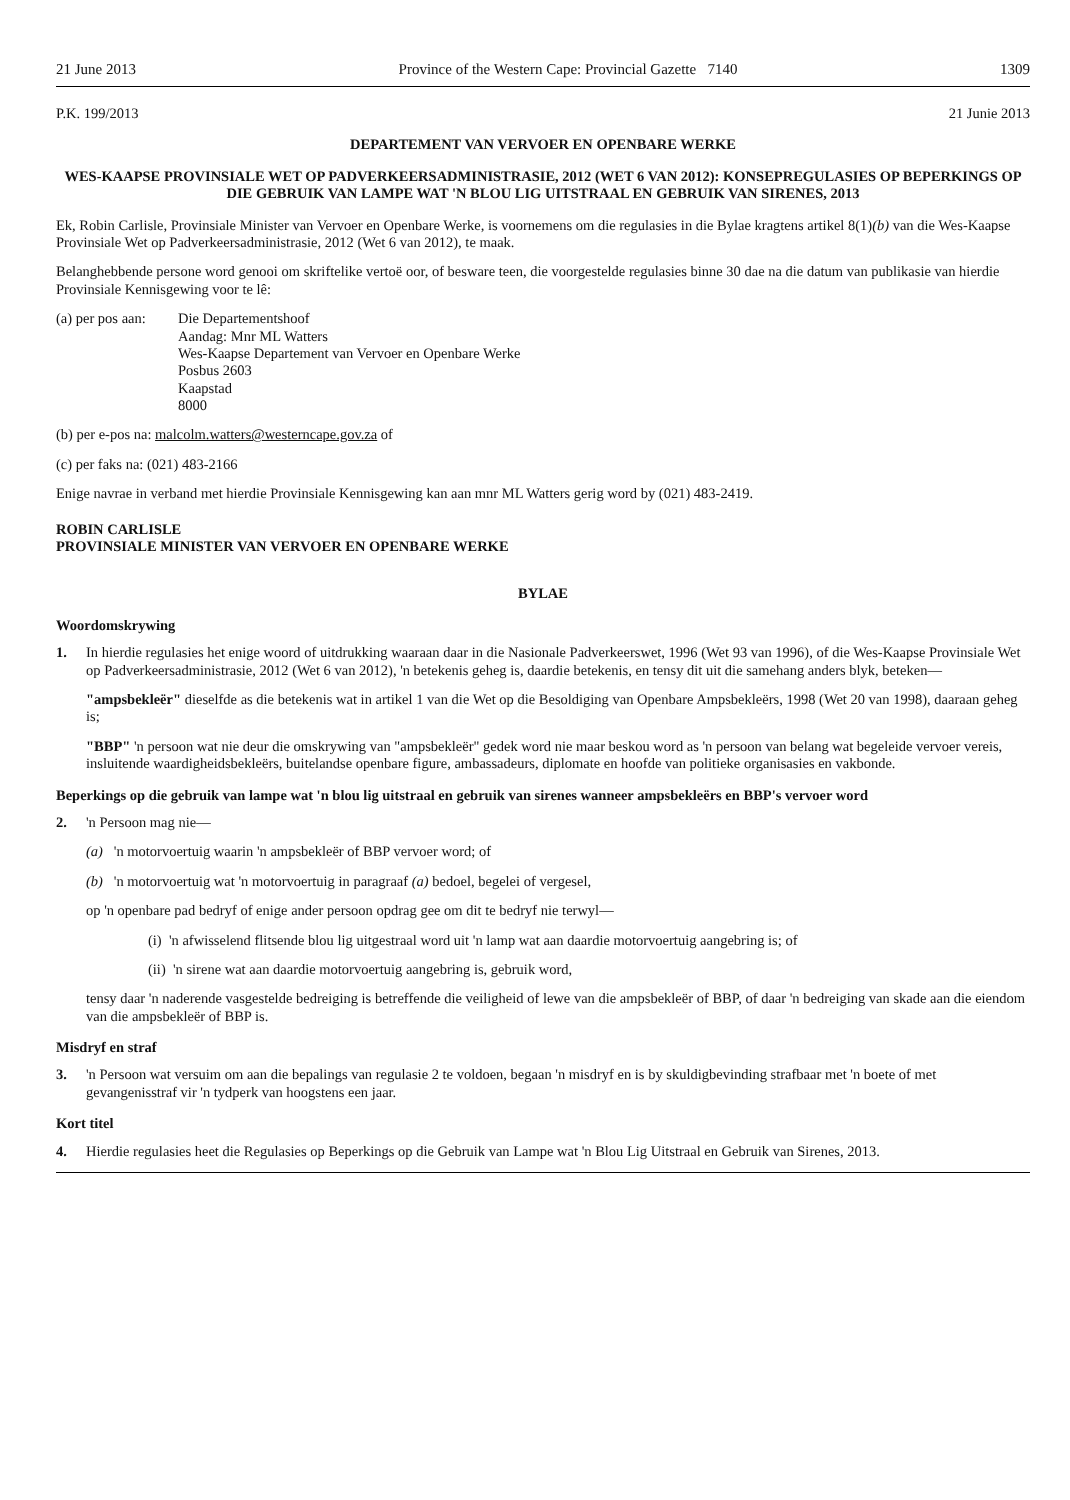21 June 2013 Province of the Western Cape: Provincial Gazette 7140 1309
P.K. 199/2013 21 Junie 2013
DEPARTEMENT VAN VERVOER EN OPENBARE WERKE
WES-KAAPSE PROVINSIALE WET OP PADVERKEERSADMINISTRASIE, 2012 (WET 6 VAN 2012): KONSEPREGULASIES OP BEPERKINGS OP DIE GEBRUIK VAN LAMPE WAT 'N BLOU LIG UITSTRAAL EN GEBRUIK VAN SIRENES, 2013
Ek, Robin Carlisle, Provinsiale Minister van Vervoer en Openbare Werke, is voornemens om die regulasies in die Bylae kragtens artikel 8(1)(b) van die Wes-Kaapse Provinsiale Wet op Padverkeersadministrasie, 2012 (Wet 6 van 2012), te maak.
Belanghebbende persone word genooi om skriftelike vertoë oor, of besware teen, die voorgestelde regulasies binne 30 dae na die datum van publikasie van hierdie Provinsiale Kennisgewing voor te lê:
(a) per pos aan: Die Departementshoof
Aandag: Mnr ML Watters
Wes-Kaapse Departement van Vervoer en Openbare Werke
Posbus 2603
Kaapstad
8000
(b) per e-pos na: malcolm.watters@westerncape.gov.za of
(c) per faks na: (021) 483-2166
Enige navrae in verband met hierdie Provinsiale Kennisgewing kan aan mnr ML Watters gerig word by (021) 483-2419.
ROBIN CARLISLE
PROVINSIALE MINISTER VAN VERVOER EN OPENBARE WERKE
BYLAE
Woordomskrywing
1. In hierdie regulasies het enige woord of uitdrukking waaraan daar in die Nasionale Padverkeerswet, 1996 (Wet 93 van 1996), of die Wes-Kaapse Provinsiale Wet op Padverkeersadministrasie, 2012 (Wet 6 van 2012), 'n betekenis geheg is, daardie betekenis, en tensy dit uit die samehang anders blyk, beteken—
"ampsbekleër" dieselfde as die betekenis wat in artikel 1 van die Wet op die Besoldiging van Openbare Ampsbekleërs, 1998 (Wet 20 van 1998), daaraan geheg is;
"BBP" 'n persoon wat nie deur die omskrywing van "ampsbekleër" gedek word nie maar beskou word as 'n persoon van belang wat begeleide vervoer vereis, insluitende waardigheidsbekleërs, buitelandse openbare figure, ambassadeurs, diplomate en hoofde van politieke organisasies en vakbonde.
Beperkings op die gebruik van lampe wat 'n blou lig uitstraal en gebruik van sirenes wanneer ampsbekleërs en BBP's vervoer word
2. 'n Persoon mag nie—
(a) 'n motorvoertuig waarin 'n ampsbekleër of BBP vervoer word; of
(b) 'n motorvoertuig wat 'n motorvoertuig in paragraaf (a) bedoel, begelei of vergesel,
op 'n openbare pad bedryf of enige ander persoon opdrag gee om dit te bedryf nie terwyl—
(i) 'n afwisselend flitsende blou lig uitgestraal word uit 'n lamp wat aan daardie motorvoertuig aangebring is; of
(ii) 'n sirene wat aan daardie motorvoertuig aangebring is, gebruik word,
tensy daar 'n naderende vasgestelde bedreiging is betreffende die veiligheid of lewe van die ampsbekleër of BBP, of daar 'n bedreiging van skade aan die eiendom van die ampsbekleër of BBP is.
Misdryf en straf
3. 'n Persoon wat versuim om aan die bepalings van regulasie 2 te voldoen, begaan 'n misdryf en is by skuldigbevinding strafbaar met 'n boete of met gevangenisstraf vir 'n tydperk van hoogstens een jaar.
Kort titel
4. Hierdie regulasies heet die Regulasies op Beperkings op die Gebruik van Lampe wat 'n Blou Lig Uitstraal en Gebruik van Sirenes, 2013.